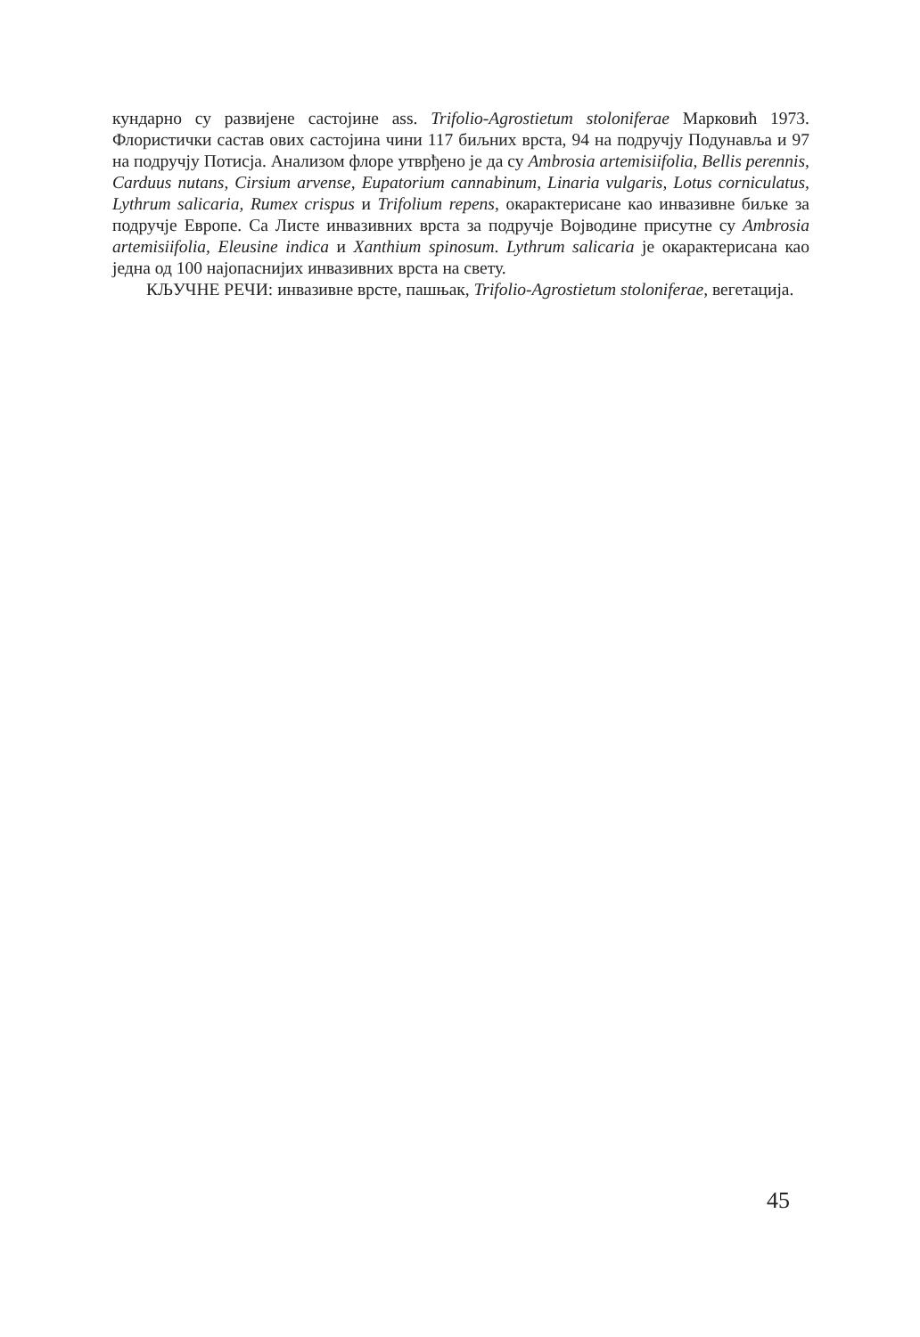кундарно су развијене састојине ass. Trifolio-Agrostietum stoloniferae Марковић 1973. Флористички састав ових састојина чини 117 биљних врста, 94 на подручју Подунавља и 97 на подручју Потисја. Анализом флоре утврђено је да су Ambrosia artemisiifolia, Bellis perennis, Carduus nutans, Cirsium arvense, Eupatorium cannabinum, Linaria vulgaris, Lotus corniculatus, Lythrum salicaria, Rumex crispus и Trifolium repens, окарактерисане као инвазивне биљке за подручје Европе. Са Листе инвазивних врста за подручје Војводине присутне су Ambrosia artemisiifolia, Eleusine indica и Xanthium spinosum. Lythrum salicaria је окарактерисана као једна од 100 најопаснијих инвазивних врста на свету.
КЉУЧНЕ РЕЧИ: инвазивне врсте, пашњак, Trifolio-Agrostietum stoloniferae, вегетација.
45